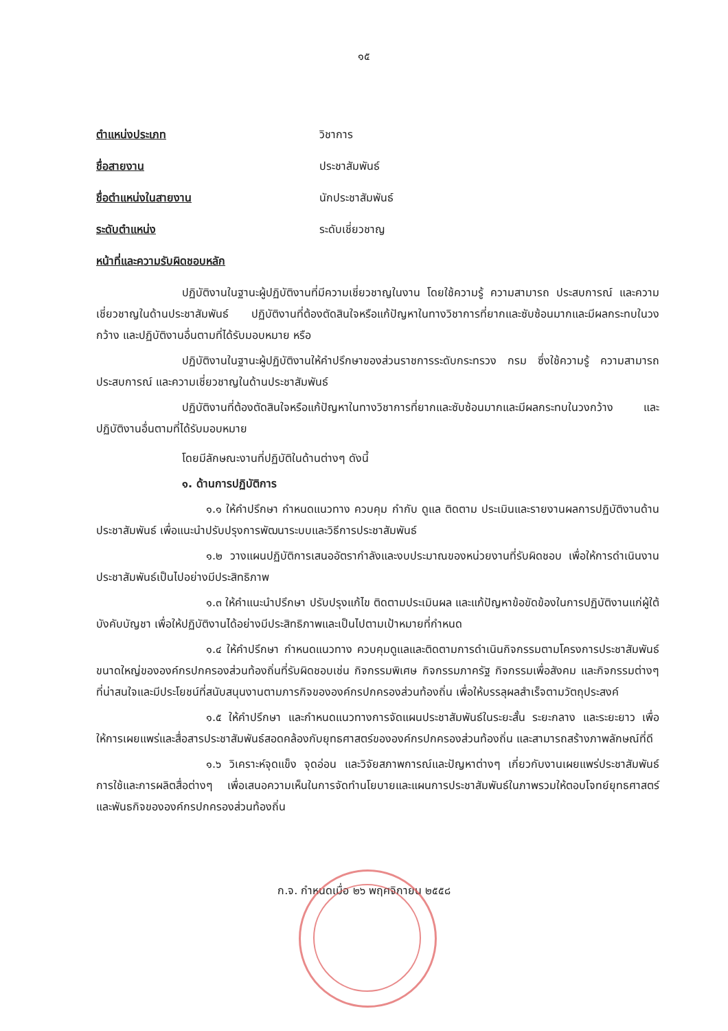๑๕
ตำแหน่งประเภท วิชาการ
ชื่อสายงาน ประชาสัมพันธ์
ชื่อตำแหน่งในสายงาน นักประชาสัมพันธ์
ระดับตำแหน่ง ระดับเชี่ยวชาญ
หน้าที่และความรับผิดชอบหลัก
ปฏิบัติงานในฐานะผู้ปฏิบัติงานที่มีความเชี่ยวชาญในงาน โดยใช้ความรู้ ความสามารถ ประสบการณ์ และความเชี่ยวชาญในด้านประชาสัมพันธ์ ปฏิบัติงานที่ต้องตัดสินใจหรือแก้ปัญหาในทางวิชาการที่ยากและซับซ้อนมากและมีผลกระทบในวงกว้าง และปฏิบัติงานอื่นตามที่ได้รับมอบหมาย หรือ
ปฏิบัติงานในฐานะผู้ปฏิบัติงานให้คำปรึกษาของส่วนราชการระดับกระทรวง กรม ซึ่งใช้ความรู้ ความสามารถ ประสบการณ์ และความเชี่ยวชาญในด้านประชาสัมพันธ์
ปฏิบัติงานที่ต้องตัดสินใจหรือแก้ปัญหาในทางวิชาการที่ยากและซับซ้อนมากและมีผลกระทบในวงกว้าง และปฏิบัติงานอื่นตามที่ได้รับมอบหมาย
โดยมีลักษณะงานที่ปฏิบัติในด้านต่างๆ ดังนี้
๑. ด้านการปฏิบัติการ
๑.๑ ให้คำปรึกษา กำหนดแนวทาง ควบคุม กำกับ ดูแล ติดตาม ประเมินและรายงานผลการปฏิบัติงานด้านประชาสัมพันธ์ เพื่อแนะนำปรับปรุงการพัฒนาระบบและวิธีการประชาสัมพันธ์
๑.๒ วางแผนปฏิบัติการเสนออัตรากำลังและงบประมาณของหน่วยงานที่รับผิดชอบ เพื่อให้การดำเนินงานประชาสัมพันธ์เป็นไปอย่างมีประสิทธิภาพ
๑.๓ ให้คำแนะนำปรึกษา ปรับปรุงแก้ไข ติดตามประเมินผล และแก้ปัญหาข้อขัดข้องในการปฏิบัติงานแก่ผู้ใต้บังคับบัญชา เพื่อให้ปฏิบัติงานได้อย่างมีประสิทธิภาพและเป็นไปตามเป้าหมายที่กำหนด
๑.๔ ให้คำปรึกษา กำหนดแนวทาง ควบคุมดูแลและติดตามการดำเนินกิจกรรมตามโครงการประชาสัมพันธ์ขนาดใหญ่ขององค์กรปกครองส่วนท้องถิ่นที่รับผิดชอบเช่น กิจกรรมพิเศษ กิจกรรมภาครัฐ กิจกรรมเพื่อสังคม และกิจกรรมต่างๆ ที่น่าสนใจและมีประโยชน์ที่สนับสนุนงานตามภารกิจขององค์กรปกครองส่วนท้องถิ่น เพื่อให้บรรลุผลสำเร็จตามวัตถุประสงค์
๑.๕ ให้คำปรึกษา และกำหนดแนวทางการจัดแผนประชาสัมพันธ์ในระยะสั้น ระยะกลาง และระยะยาว เพื่อให้การเผยแพร่และสื่อสารประชาสัมพันธ์สอดคล้องกับยุทธศาสตร์ขององค์กรปกครองส่วนท้องถิ่น และสามารถสร้างภาพลักษณ์ที่ดี
๑.๖ วิเคราะห์จุดแข็ง จุดอ่อน และวิจัยสภาพการณ์และปัญหาต่างๆ เกี่ยวกับงานเผยแพร่ประชาสัมพันธ์ การใช้และการผลิตสื่อต่างๆ เพื่อเสนอความเห็นในการจัดทำนโยบายและแผนการประชาสัมพันธ์ในภาพรวมให้ตอบโจทย์ยุทธศาสตร์ และพันธกิจขององค์กรปกครองส่วนท้องถิ่น
ก.จ. กำหนดเมื่อ ๒๖ พฤศจิกายน ๒๕๕๘